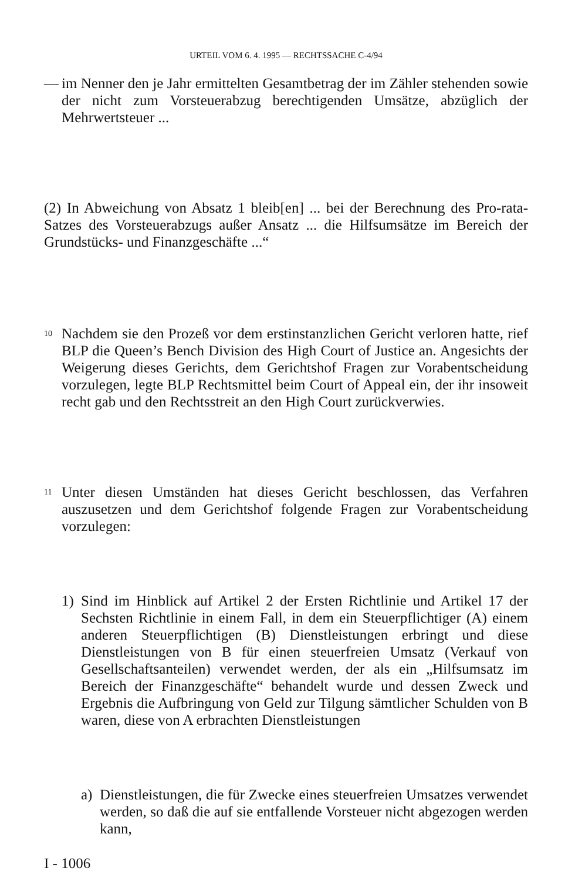URTEIL VOM 6. 4. 1995 — RECHTSSACHE C-4/94
— im Nenner den je Jahr ermittelten Gesamtbetrag der im Zähler stehenden sowie der nicht zum Vorsteuerabzug berechtigenden Umsätze, abzüglich der Mehrwertsteuer ...
(2) In Abweichung von Absatz 1 bleib[en] ... bei der Berechnung des Pro-rata-Satzes des Vorsteuerabzugs außer Ansatz ... die Hilfsumsätze im Bereich der Grundstücks- und Finanzgeschäfte ...“
10
Nachdem sie den Prozeß vor dem erstinstanzlichen Gericht verloren hatte, rief BLP die Queen’s Bench Division des High Court of Justice an. Angesichts der Weigerung dieses Gerichts, dem Gerichtshof Fragen zur Vorabentscheidung vorzulegen, legte BLP Rechtsmittel beim Court of Appeal ein, der ihr insoweit recht gab und den Rechtsstreit an den High Court zurückverwies.
11
Unter diesen Umständen hat dieses Gericht beschlossen, das Verfahren auszusetzen und dem Gerichtshof folgende Fragen zur Vorabentscheidung vorzulegen:
1) Sind im Hinblick auf Artikel 2 der Ersten Richtlinie und Artikel 17 der Sechsten Richtlinie in einem Fall, in dem ein Steuerpflichtiger (A) einem anderen Steuerpflichtigen (B) Dienstleistungen erbringt und diese Dienstleistungen von B für einen steuerfreien Umsatz (Verkauf von Gesellschaftsanteilen) verwendet werden, der als ein „Hilfsumsatz im Bereich der Finanzgeschäfte“ behandelt wurde und dessen Zweck und Ergebnis die Aufbringung von Geld zur Tilgung sämtlicher Schulden von B waren, diese von A erbrachten Dienstleistungen
a) Dienstleistungen, die für Zwecke eines steuerfreien Umsatzes verwendet werden, so daß die auf sie entfallende Vorsteuer nicht abgezogen werden kann,
I - 1006